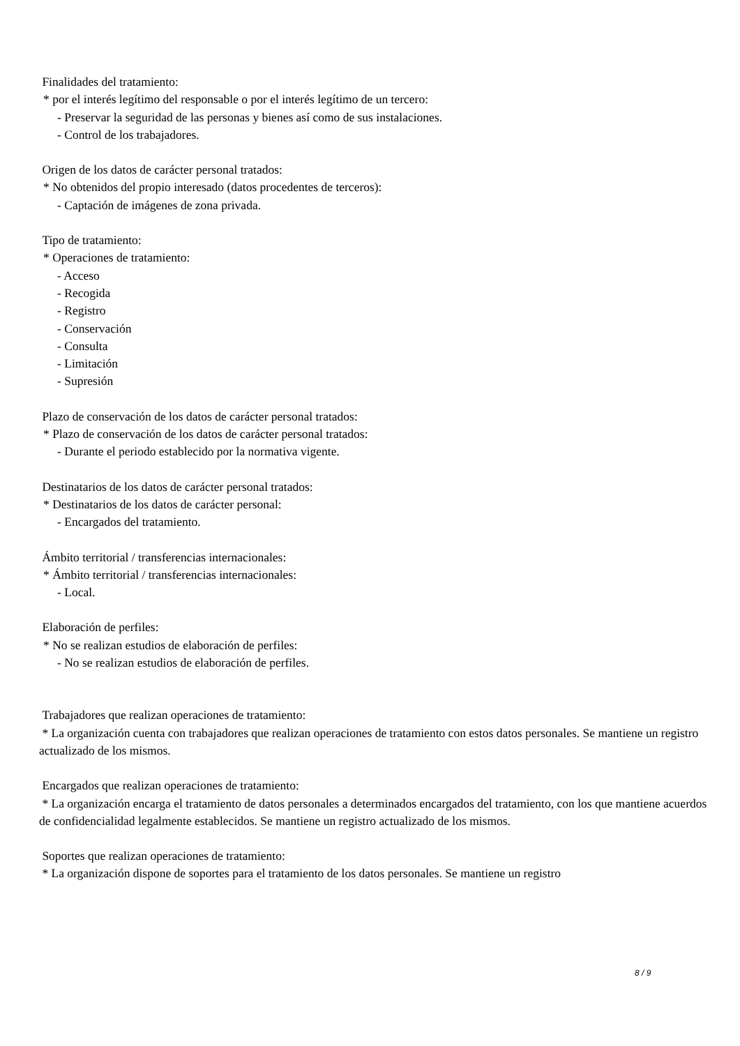Finalidades del tratamiento:
* por el interés legítimo del responsable o por el interés legítimo de un tercero:
- Preservar la seguridad de las personas y bienes así como de sus instalaciones.
- Control de los trabajadores.
Origen de los datos de carácter personal tratados:
* No obtenidos del propio interesado (datos procedentes de terceros):
- Captación de imágenes de zona privada.
Tipo de tratamiento:
* Operaciones de tratamiento:
- Acceso
- Recogida
- Registro
- Conservación
- Consulta
- Limitación
- Supresión
Plazo de conservación de los datos de carácter personal tratados:
* Plazo de conservación de los datos de carácter personal tratados:
- Durante el periodo establecido por la normativa vigente.
Destinatarios de los datos de carácter personal tratados:
* Destinatarios de los datos de carácter personal:
- Encargados del tratamiento.
Ámbito territorial / transferencias internacionales:
* Ámbito territorial / transferencias internacionales:
- Local.
Elaboración de perfiles:
* No se realizan estudios de elaboración de perfiles:
- No se realizan estudios de elaboración de perfiles.
Trabajadores que realizan operaciones de tratamiento:
* La organización cuenta con trabajadores que realizan operaciones de tratamiento con estos datos personales. Se mantiene un registro actualizado de los mismos.
Encargados que realizan operaciones de tratamiento:
* La organización encarga el tratamiento de datos personales a determinados encargados del tratamiento, con los que mantiene acuerdos de confidencialidad legalmente establecidos. Se mantiene un registro actualizado de los mismos.
Soportes que realizan operaciones de tratamiento:
* La organización dispone de soportes para el tratamiento de los datos personales. Se mantiene un registro
8 / 9